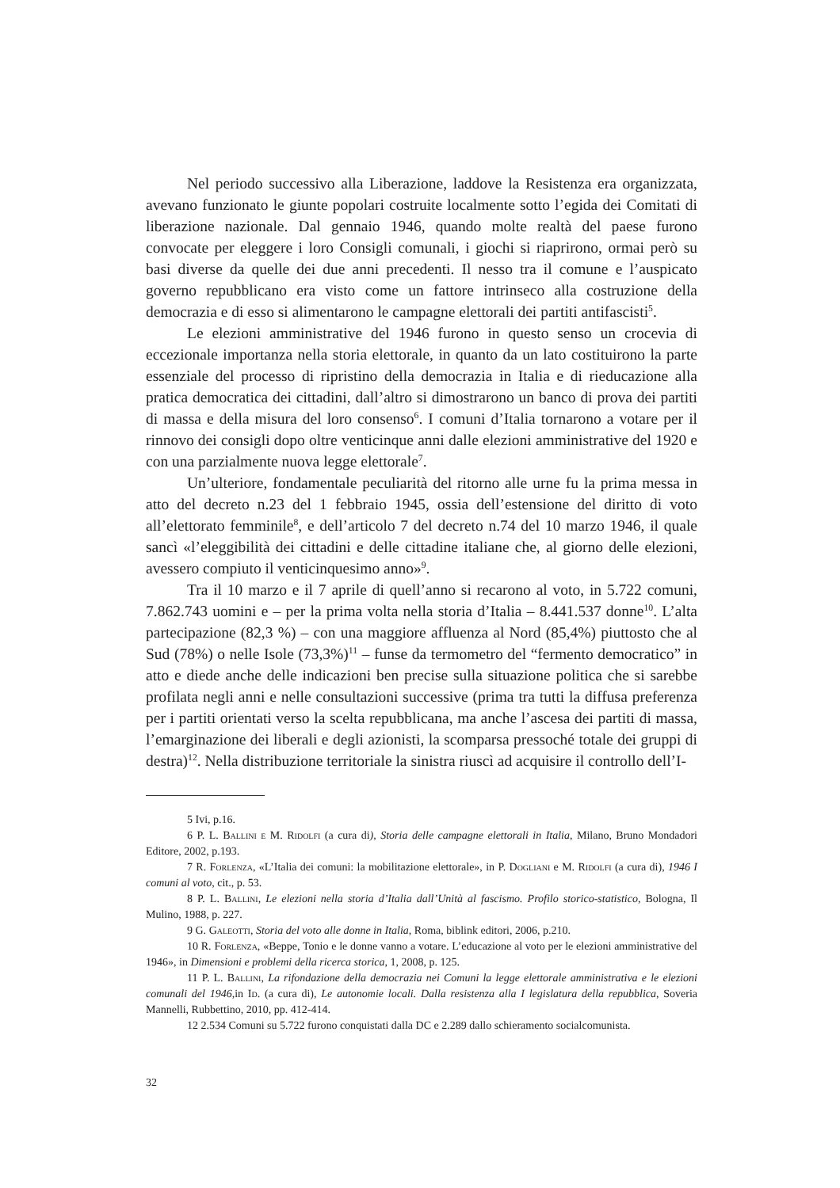Nel periodo successivo alla Liberazione, laddove la Resistenza era organizzata, avevano funzionato le giunte popolari costruite localmente sotto l’egida dei Comitati di liberazione nazionale. Dal gennaio 1946, quando molte realtà del paese furono convocate per eleggere i loro Consigli comunali, i giochi si riaprirono, ormai però su basi diverse da quelle dei due anni precedenti. Il nesso tra il comune e l’auspicato governo repubblicano era visto come un fattore intrinseco alla costruzione della democrazia e di esso si alimentarono le campagne elettorali dei partiti antifascisti<sup>5</sup>.
Le elezioni amministrative del 1946 furono in questo senso un crocevia di eccezionale importanza nella storia elettorale, in quanto da un lato costituirono la parte essenziale del processo di ripristino della democrazia in Italia e di rieducazione alla pratica democratica dei cittadini, dall’altro si dimostrarono un banco di prova dei partiti di massa e della misura del loro consenso<sup>6</sup>. I comuni d’Italia tornarono a votare per il rinnovo dei consigli dopo oltre venticinque anni dalle elezioni amministrative del 1920 e con una parzialmente nuova legge elettorale<sup>7</sup>.
Un’ulteriore, fondamentale peculiarità del ritorno alle urne fu la prima messa in atto del decreto n.23 del 1 febbraio 1945, ossia dell’estensione del diritto di voto all’elettorato femminile<sup>8</sup>, e dell’articolo 7 del decreto n.74 del 10 marzo 1946, il quale sancì «l’eleggibilità dei cittadini e delle cittadine italiane che, al giorno delle elezioni, avessero compiuto il venticinquesimo anno»<sup>9</sup>.
Tra il 10 marzo e il 7 aprile di quell’anno si recarono al voto, in 5.722 comuni, 7.862.743 uomini e – per la prima volta nella storia d’Italia – 8.441.537 donne<sup>10</sup>. L’alta partecipazione (82,3 %) – con una maggiore affluenza al Nord (85,4%) piuttosto che al Sud (78%) o nelle Isole (73,3%)<sup>11</sup> – funse da termometro del “fermento democratico” in atto e diede anche delle indicazioni ben precise sulla situazione politica che si sarebbe profilata negli anni e nelle consultazioni successive (prima tra tutti la diffusa preferenza per i partiti orientati verso la scelta repubblicana, ma anche l’ascesa dei partiti di massa, l’emarginazione dei liberali e degli azionisti, la scomparsa pressoché totale dei gruppi di destra)<sup>12</sup>. Nella distribuzione territoriale la sinistra riuscì ad acquisire il controllo dell’I-
5 Ivi, p.16.
6 P. L. Ballini e M. Ridolfi (a cura di), Storia delle campagne elettorali in Italia, Milano, Bruno Mondadori Editore, 2002, p.193.
7 R. Forlenza, «L’Italia dei comuni: la mobilitazione elettorale», in P. Dogliani e M. Ridolfi (a cura di), 1946 I comuni al voto, cit., p. 53.
8 P. L. Ballini, Le elezioni nella storia d’Italia dall’Unità al fascismo. Profilo storico-statistico, Bologna, Il Mulino, 1988, p. 227.
9 G. Galeotti, Storia del voto alle donne in Italia, Roma, biblink editori, 2006, p.210.
10 R. Forlenza, «Beppe, Tonio e le donne vanno a votare. L’educazione al voto per le elezioni amministrative del 1946», in Dimensioni e problemi della ricerca storica, 1, 2008, p. 125.
11 P. L. Ballini, La rifondazione della democrazia nei Comuni la legge elettorale amministrativa e le elezioni comunali del 1946, in Id. (a cura di), Le autonomie locali. Dalla resistenza alla I legislatura della repubblica, Soveria Mannelli, Rubbettino, 2010, pp. 412-414.
12 2.534 Comuni su 5.722 furono conquistati dalla DC e 2.289 dallo schieramento socialcomunista.
32